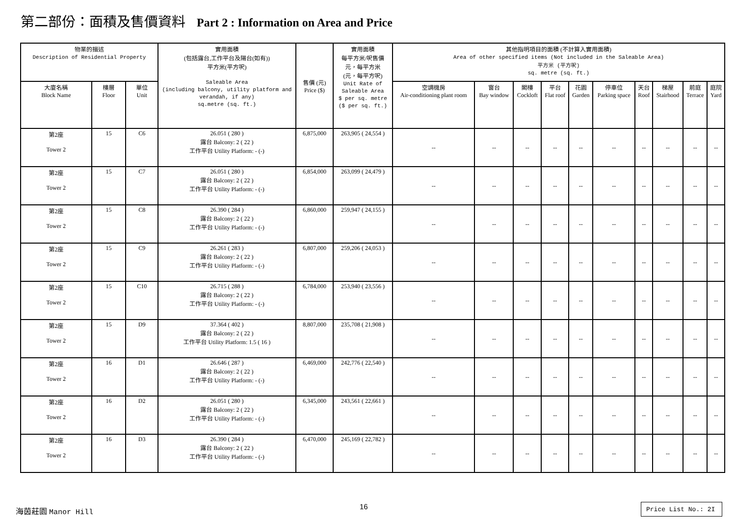第二部份：面積及售價資料 Part 2 : Information on Area and Price
| 物業的描述 Description of Residential Property | | | 實用面積 (包括露台,工作平台及陽台(如有)) 平方米(平方呎) Saleable Area (including balcony, utility platform and verandah, if any) sq.metre (sq. ft.) | 售價 (元) Price ($) | 實用面積 每平方米/呎售價 元，每平方米 (元，每平方呎) Unit Rate of Saleable Area $ per sq. metre ($ per sq. ft.) | 其他指明項目的面積 (不計算入實用面積) Area of other specified items (Not included in the Saleable Area) 平方米 (平方呎) sq. metre (sq. ft.) | | | | | | | | | |
| --- | --- | --- | --- | --- | --- | --- | --- | --- | --- | --- | --- | --- | --- | --- | --- |
| 大廈名稱 Block Name | 樓層 Floor | 單位 Unit | | | | 空調機房 Air-conditioning plant room | 窗台 Bay window | 閣樓 Cockloft | 平台 Flat roof | 花園 Garden | 停車位 Parking space | 天台 Roof | 梯屋 Stairhood | 前庭 Terrace | 庭院 Yard |
| 第2座 Tower 2 | 15 | C6 | 26.051 ( 280 ) 露台 Balcony: 2 ( 22 ) 工作平台 Utility Platform: - (-) | 6,875,000 | 263,905 ( 24,554 ) | -- | -- | -- | -- | -- | -- | -- | -- | -- | -- |
| 第2座 Tower 2 | 15 | C7 | 26.051 ( 280 ) 露台 Balcony: 2 ( 22 ) 工作平台 Utility Platform: - (-) | 6,854,000 | 263,099 ( 24,479 ) | -- | -- | -- | -- | -- | -- | -- | -- | -- | -- |
| 第2座 Tower 2 | 15 | C8 | 26.390 ( 284 ) 露台 Balcony: 2 ( 22 ) 工作平台 Utility Platform: - (-) | 6,860,000 | 259,947 ( 24,155 ) | -- | -- | -- | -- | -- | -- | -- | -- | -- | -- |
| 第2座 Tower 2 | 15 | C9 | 26.261 ( 283 ) 露台 Balcony: 2 ( 22 ) 工作平台 Utility Platform: - (-) | 6,807,000 | 259,206 ( 24,053 ) | -- | -- | -- | -- | -- | -- | -- | -- | -- | -- |
| 第2座 Tower 2 | 15 | C10 | 26.715 ( 288 ) 露台 Balcony: 2 ( 22 ) 工作平台 Utility Platform: - (-) | 6,784,000 | 253,940 ( 23,556 ) | -- | -- | -- | -- | -- | -- | -- | -- | -- | -- |
| 第2座 Tower 2 | 15 | D9 | 37.364 ( 402 ) 露台 Balcony: 2 ( 22 ) 工作平台 Utility Platform: 1.5 ( 16 ) | 8,807,000 | 235,708 ( 21,908 ) | -- | -- | -- | -- | -- | -- | -- | -- | -- | -- |
| 第2座 Tower 2 | 16 | D1 | 26.646 ( 287 ) 露台 Balcony: 2 ( 22 ) 工作平台 Utility Platform: - (-) | 6,469,000 | 242,776 ( 22,540 ) | -- | -- | -- | -- | -- | -- | -- | -- | -- | -- |
| 第2座 Tower 2 | 16 | D2 | 26.051 ( 280 ) 露台 Balcony: 2 ( 22 ) 工作平台 Utility Platform: - (-) | 6,345,000 | 243,561 ( 22,661 ) | -- | -- | -- | -- | -- | -- | -- | -- | -- | -- |
| 第2座 Tower 2 | 16 | D3 | 26.390 ( 284 ) 露台 Balcony: 2 ( 22 ) 工作平台 Utility Platform: - (-) | 6,470,000 | 245,169 ( 22,782 ) | -- | -- | -- | -- | -- | -- | -- | -- | -- | -- |
海茵莊園 Manor Hill 16 Price List No.: 2I